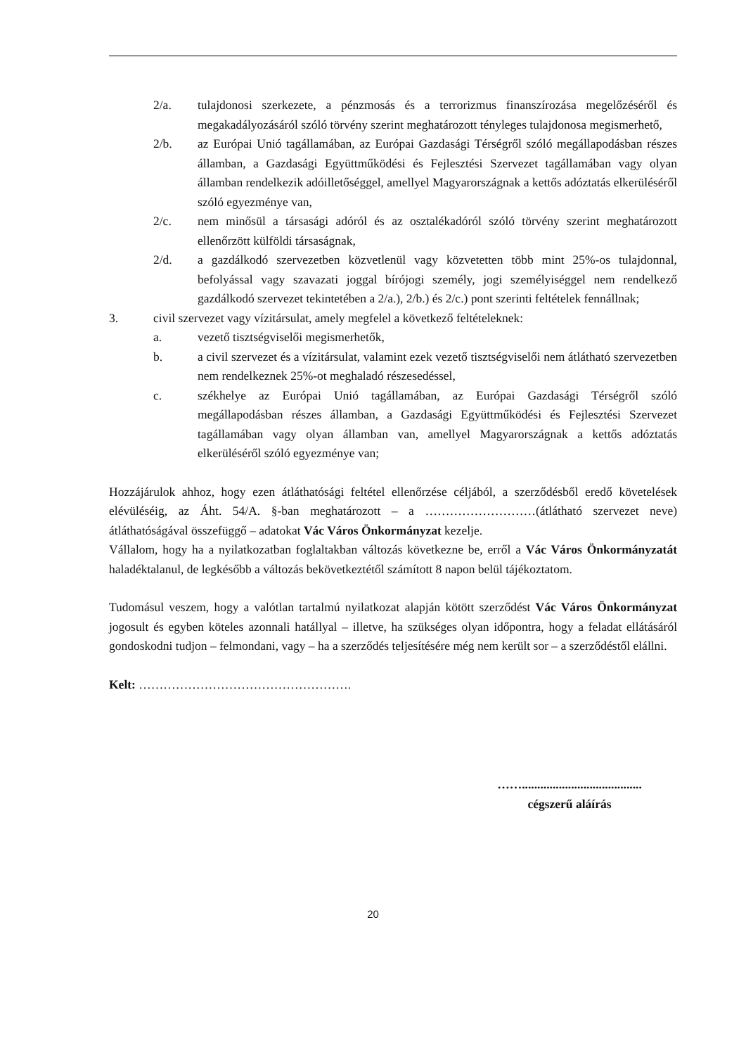2/a. tulajdonosi szerkezete, a pénzmosás és a terrorizmus finanszírozása megelőzéséről és megakadályozásáról szóló törvény szerint meghatározott tényleges tulajdonosa megismerhető,
2/b. az Európai Unió tagállamában, az Európai Gazdasági Térségről szóló megállapodásban részes államban, a Gazdasági Együttműködési és Fejlesztési Szervezet tagállamában vagy olyan államban rendelkezik adóilletőséggel, amellyel Magyarországnak a kettős adóztatás elkerüléséről szóló egyezménye van,
2/c. nem minősül a társasági adóról és az osztalékadóról szóló törvény szerint meghatározott ellenőrzött külföldi társaságnak,
2/d. a gazdálkodó szervezetben közvetlenül vagy közvetetten több mint 25%-os tulajdonnal, befolyással vagy szavazati joggal bírójogi személy, jogi személyiséggel nem rendelkező gazdálkodó szervezet tekintetében a 2/a.), 2/b.) és 2/c.) pont szerinti feltételek fennállnak;
3. civil szervezet vagy vízitársulat, amely megfelel a következő feltételeknek:
a. vezető tisztségviselői megismerhetők,
b. a civil szervezet és a vízitársulat, valamint ezek vezető tisztségviselői nem átlátható szervezetben nem rendelkeznek 25%-ot meghaladó részesedéssel,
c. székhelye az Európai Unió tagállamában, az Európai Gazdasági Térségről szóló megállapodásban részes államban, a Gazdasági Együttműködési és Fejlesztési Szervezet tagállamában vagy olyan államban van, amellyel Magyarországnak a kettős adóztatás elkerüléséről szóló egyezménye van;
Hozzájárulok ahhoz, hogy ezen átláthatósági feltétel ellenőrzése céljából, a szerződésből eredő követelések elévüléséig, az Áht. 54/A. §-ban meghatározott – a ………………………(átlátható szervezet neve) átláthatóságával összefüggő – adatokat Vác Város Önkormányzat kezelje.
Vállalom, hogy ha a nyilatkozatban foglaltakban változás következne be, erről a Vác Város Önkormányzatát haladéktalanul, de legkésőbb a változás bekövetkeztétől számított 8 napon belül tájékoztatom.
Tudomásul veszem, hogy a valótlan tartalmú nyilatkozat alapján kötött szerződést Vác Város Önkormányzat jogosult és egyben köteles azonnali hatállyal – illetve, ha szükséges olyan időpontra, hogy a feladat ellátásáról gondoskodni tudjon – felmondani, vagy – ha a szerződés teljesítésére még nem került sor – a szerződéstől elállni.
Kelt: …………………………………………….
…….......................................
cégszerű aláírás
20